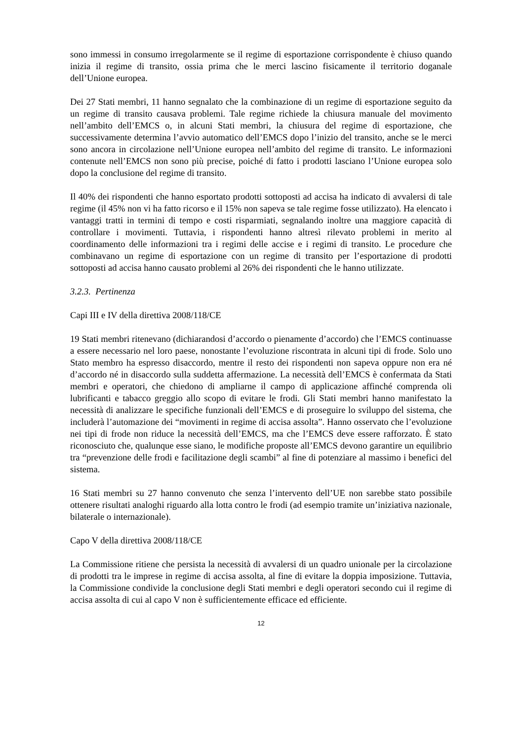sono immessi in consumo irregolarmente se il regime di esportazione corrispondente è chiuso quando inizia il regime di transito, ossia prima che le merci lascino fisicamente il territorio doganale dell’Unione europea.
Dei 27 Stati membri, 11 hanno segnalato che la combinazione di un regime di esportazione seguito da un regime di transito causava problemi. Tale regime richiede la chiusura manuale del movimento nell’ambito dell’EMCS o, in alcuni Stati membri, la chiusura del regime di esportazione, che successivamente determina l’avvio automatico dell’EMCS dopo l’inizio del transito, anche se le merci sono ancora in circolazione nell’Unione europea nell’ambito del regime di transito. Le informazioni contenute nell’EMCS non sono più precise, poiché di fatto i prodotti lasciano l’Unione europea solo dopo la conclusione del regime di transito.
Il 40% dei rispondenti che hanno esportato prodotti sottoposti ad accisa ha indicato di avvalersi di tale regime (il 45% non vi ha fatto ricorso e il 15% non sapeva se tale regime fosse utilizzato). Ha elencato i vantaggi tratti in termini di tempo e costi risparmiati, segnalando inoltre una maggiore capacità di controllare i movimenti. Tuttavia, i rispondenti hanno altresì rilevato problemi in merito al coordinamento delle informazioni tra i regimi delle accise e i regimi di transito. Le procedure che combinavano un regime di esportazione con un regime di transito per l’esportazione di prodotti sottoposti ad accisa hanno causato problemi al 26% dei rispondenti che le hanno utilizzate.
3.2.3. Pertinenza
Capi III e IV della direttiva 2008/118/CE
19 Stati membri ritenevano (dichiarandosi d’accordo o pienamente d’accordo) che l’EMCS continuasse a essere necessario nel loro paese, nonostante l’evoluzione riscontrata in alcuni tipi di frode. Solo uno Stato membro ha espresso disaccordo, mentre il resto dei rispondenti non sapeva oppure non era né d’accordo né in disaccordo sulla suddetta affermazione. La necessità dell’EMCS è confermata da Stati membri e operatori, che chiedono di ampliarne il campo di applicazione affinché comprenda oli lubrificanti e tabacco greggio allo scopo di evitare le frodi. Gli Stati membri hanno manifestato la necessità di analizzare le specifiche funzionali dell’EMCS e di proseguire lo sviluppo del sistema, che includerà l’automazione dei “movimenti in regime di accisa assolta”. Hanno osservato che l’evoluzione nei tipi di frode non riduce la necessità dell’EMCS, ma che l’EMCS deve essere rafforzato. È stato riconosciuto che, qualunque esse siano, le modifiche proposte all’EMCS devono garantire un equilibrio tra “prevenzione delle frodi e facilitazione degli scambi” al fine di potenziare al massimo i benefici del sistema.
16 Stati membri su 27 hanno convenuto che senza l’intervento dell’UE non sarebbe stato possibile ottenere risultati analoghi riguardo alla lotta contro le frodi (ad esempio tramite un’iniziativa nazionale, bilaterale o internazionale).
Capo V della direttiva 2008/118/CE
La Commissione ritiene che persista la necessità di avvalersi di un quadro unionale per la circolazione di prodotti tra le imprese in regime di accisa assolta, al fine di evitare la doppia imposizione. Tuttavia, la Commissione condivide la conclusione degli Stati membri e degli operatori secondo cui il regime di accisa assolta di cui al capo V non è sufficientemente efficace ed efficiente.
12